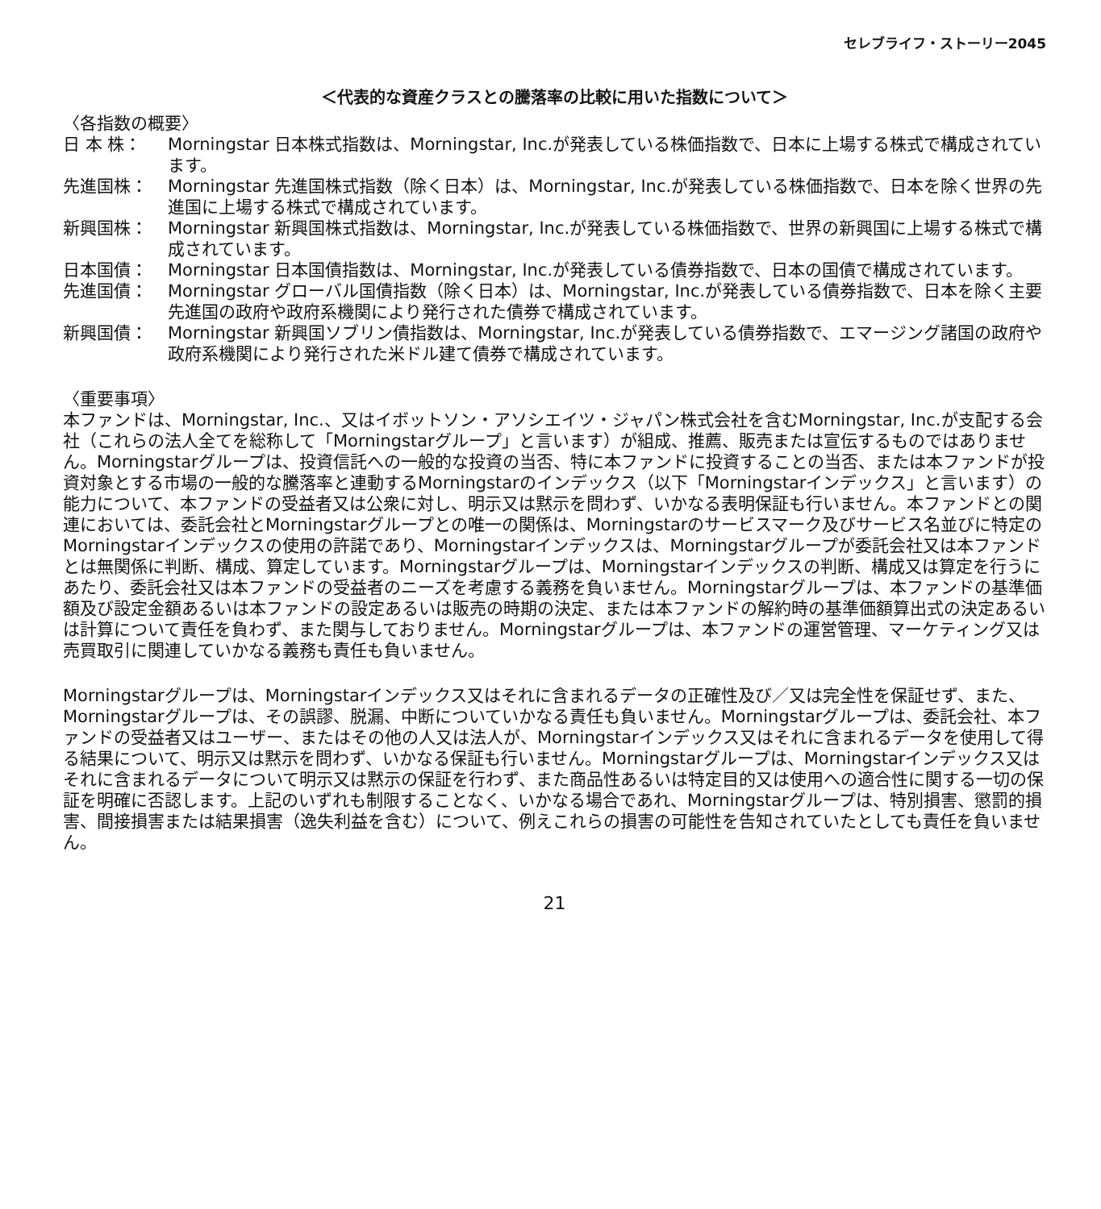セレブライフ・ストーリー2045
＜代表的な資産クラスとの騰落率の比較に用いた指数について＞
〈各指数の概要〉
日 本 株： Morningstar 日本株式指数は、Morningstar, Inc.が発表している株価指数で、日本に上場する株式で構成されています。
先進国株： Morningstar 先進国株式指数（除く日本）は、Morningstar, Inc.が発表している株価指数で、日本を除く世界の先進国に上場する株式で構成されています。
新興国株： Morningstar 新興国株式指数は、Morningstar, Inc.が発表している株価指数で、世界の新興国に上場する株式で構成されています。
日本国債： Morningstar 日本国債指数は、Morningstar, Inc.が発表している債券指数で、日本の国債で構成されています。
先進国債： Morningstar グローバル国債指数（除く日本）は、Morningstar, Inc.が発表している債券指数で、日本を除く主要先進国の政府や政府系機関により発行された債券で構成されています。
新興国債： Morningstar 新興国ソブリン債指数は、Morningstar, Inc.が発表している債券指数で、エマージング諸国の政府や政府系機関により発行された米ドル建て債券で構成されています。
〈重要事項〉
本ファンドは、Morningstar, Inc.、又はイボットソン・アソシエイツ・ジャパン株式会社を含むMorningstar, Inc.が支配する会社（これらの法人全てを総称して「Morningstarグループ」と言います）が組成、推薦、販売または宣伝するものではありません。Morningstarグループは、投資信託への一般的な投資の当否、特に本ファンドに投資することの当否、または本ファンドが投資対象とする市場の一般的な騰落率と連動するMorningstarのインデックス（以下「Morningstarインデックス」と言います）の能力について、本ファンドの受益者又は公衆に対し、明示又は黙示を問わず、いかなる表明保証も行いません。本ファンドとの関連においては、委託会社とMorningstarグループとの唯一の関係は、Morningstarのサービスマーク及びサービス名並びに特定のMorningstarインデックスの使用の許諾であり、Morningstarインデックスは、Morningstarグループが委託会社又は本ファンドとは無関係に判断、構成、算定しています。Morningstarグループは、Morningstarインデックスの判断、構成又は算定を行うにあたり、委託会社又は本ファンドの受益者のニーズを考慮する義務を負いません。Morningstarグループは、本ファンドの基準価額及び設定金額あるいは本ファンドの設定あるいは販売の時期の決定、または本ファンドの解約時の基準価額算出式の決定あるいは計算について責任を負わず、また関与しておりません。Morningstarグループは、本ファンドの運営管理、マーケティング又は売買取引に関連していかなる義務も責任も負いません。
Morningstarグループは、Morningstarインデックス又はそれに含まれるデータの正確性及び／又は完全性を保証せず、また、Morningstarグループは、その誤謬、脱漏、中断についていかなる責任も負いません。Morningstarグループは、委託会社、本ファンドの受益者又はユーザー、またはその他の人又は法人が、Morningstarインデックス又はそれに含まれるデータを使用して得る結果について、明示又は黙示を問わず、いかなる保証も行いません。Morningstarグループは、Morningstarインデックス又はそれに含まれるデータについて明示又は黙示の保証を行わず、また商品性あるいは特定目的又は使用への適合性に関する一切の保証を明確に否認します。上記のいずれも制限することなく、いかなる場合であれ、Morningstarグループは、特別損害、懲罰的損害、間接損害または結果損害（逸失利益を含む）について、例えこれらの損害の可能性を告知されていたとしても責任を負いません。
21